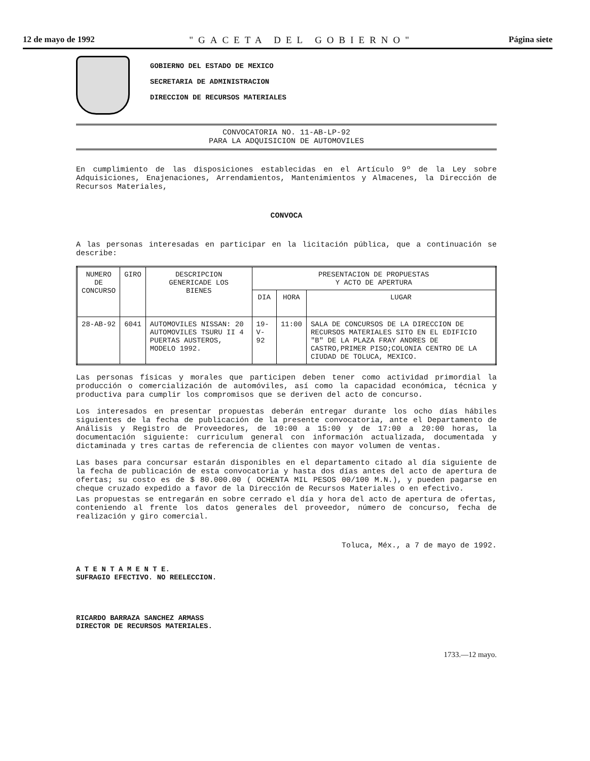12 de mayo de 1992 "GACETA DEL GOBIERNO" Página siete
GOBIERNO DEL ESTADO DE MEXICO
SECRETARIA DE ADMINISTRACION
DIRECCION DE RECURSOS MATERIALES
CONVOCATORIA NO. 11-AB-LP-92
PARA LA ADQUISICION DE AUTOMOVILES
En cumplimiento de las disposiciones establecidas en el Artículo 9º de la Ley sobre Adquisiciones, Enajenaciones, Arrendamientos, Mantenimientos y Almacenes, la Dirección de Recursos Materiales,
CONVOCA
A las personas interesadas en participar en la licitación pública, que a continuación se describe:
| NUMERO DE CONCURSO | GIRO | DESCRIPCION GENERICADE LOS BIENES | PRESENTACION DE PROPUESTAS Y ACTO DE APERTURA | | |
| --- | --- | --- | --- | --- | --- |
| | | | DIA | HORA | LUGAR |
| 28-AB-92 | 6041 | AUTOMOVILES NISSAN: 20 AUTOMOVILES TSURU II 4 PUERTAS AUSTEROS, MODELO 1992. | 19-V-92 | 11:00 | SALA DE CONCURSOS DE LA DIRECCION DE RECURSOS MATERIALES SITO EN EL EDIFICIO "B" DE LA PLAZA FRAY ANDRES DE CASTRO,PRIMER PISO;COLONIA CENTRO DE LA CIUDAD DE TOLUCA, MEXICO. |
Las personas físicas y morales que participen deben tener como actividad primordial la producción o comercialización de automóviles, así como la capacidad económica, técnica y productiva para cumplir los compromisos que se deriven del acto de concurso.
Los interesados en presentar propuestas deberán entregar durante los ocho días hábiles siguientes de la fecha de publicación de la presente convocatoria, ante el Departamento de Análisis y Registro de Proveedores, de 10:00 a 15:00 y de 17:00 a 20:00 horas, la documentación siguiente: curriculum general con información actualizada, documentada y dictaminada y tres cartas de referencia de clientes con mayor volumen de ventas.
Las bases para concursar estarán disponibles en el departamento citado al día siguiente de la fecha de publicación de esta convocatoria y hasta dos días antes del acto de apertura de ofertas; su costo es de $ 80.000.00 ( OCHENTA MIL PESOS 00/100 M.N.), y pueden pagarse en cheque cruzado expedido a favor de la Dirección de Recursos Materiales o en efectivo.
Las propuestas se entregarán en sobre cerrado el día y hora del acto de apertura de ofertas, conteniendo al frente los datos generales del proveedor, número de concurso, fecha de realización y giro comercial.
Toluca, Méx., a 7 de mayo de 1992.
A T E N T A M E N T E.
SUFRAGIO EFECTIVO. NO REELECCION.
RICARDO BARRAZA SANCHEZ ARMASS
DIRECTOR DE RECURSOS MATERIALES.
1733.—12 mayo.